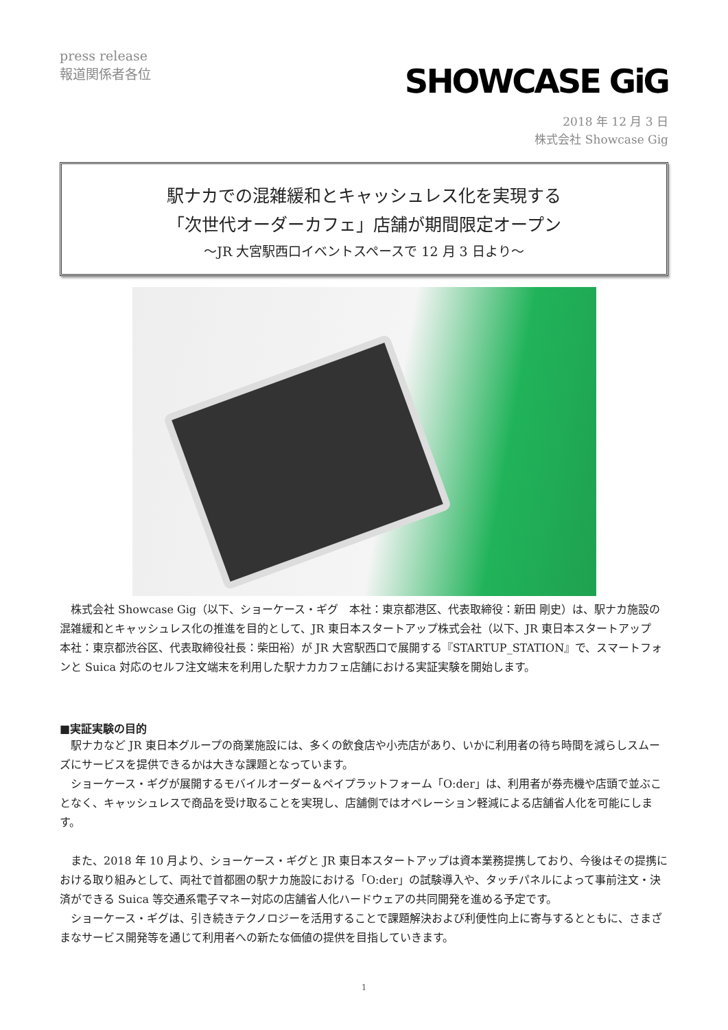press release
報道関係者各位
SHOWCASE GiG
2018 年 12 月 3 日
株式会社 Showcase Gig
駅ナカでの混雑緩和とキャッシュレス化を実現する
「次世代オーダーカフェ」店舗が期間限定オープン
〜JR 大宮駅西口イベントスペースで 12 月 3 日より〜
株式会社 Showcase Gig（以下、ショーケース・ギグ　本社：東京都港区、代表取締役：新田 剛史）は、駅ナカ施設の混雑緩和とキャッシュレス化の推進を目的として、JR 東日本スタートアップ株式会社（以下、JR 東日本スタートアップ　本社：東京都渋谷区、代表取締役社長：柴田裕）が JR 大宮駅西口で展開する『STARTUP_STATION』で、スマートフォンと Suica 対応のセルフ注文端末を利用した駅ナカカフェ店舗における実証実験を開始します。
■実証実験の目的
駅ナカなど JR 東日本グループの商業施設には、多くの飲食店や小売店があり、いかに利用者の待ち時間を減らしスムーズにサービスを提供できるかは大きな課題となっています。
ショーケース・ギグが展開するモバイルオーダー＆ペイプラットフォーム「O:der」は、利用者が券売機や店頭で並ぶことなく、キャッシュレスで商品を受け取ることを実現し、店舗側ではオペレーション軽減による店舗省人化を可能にします。
また、2018 年 10 月より、ショーケース・ギグと JR 東日本スタートアップは資本業務提携しており、今後はその提携における取り組みとして、両社で首都圏の駅ナカ施設における「O:der」の試験導入や、タッチパネルによって事前注文・決済ができる Suica 等交通系電子マネー対応の店舗省人化ハードウェアの共同開発を進める予定です。
ショーケース・ギグは、引き続きテクノロジーを活用することで課題解決および利便性向上に寄与するとともに、さまざまなサービス開発等を通じて利用者への新たな価値の提供を目指していきます。
1